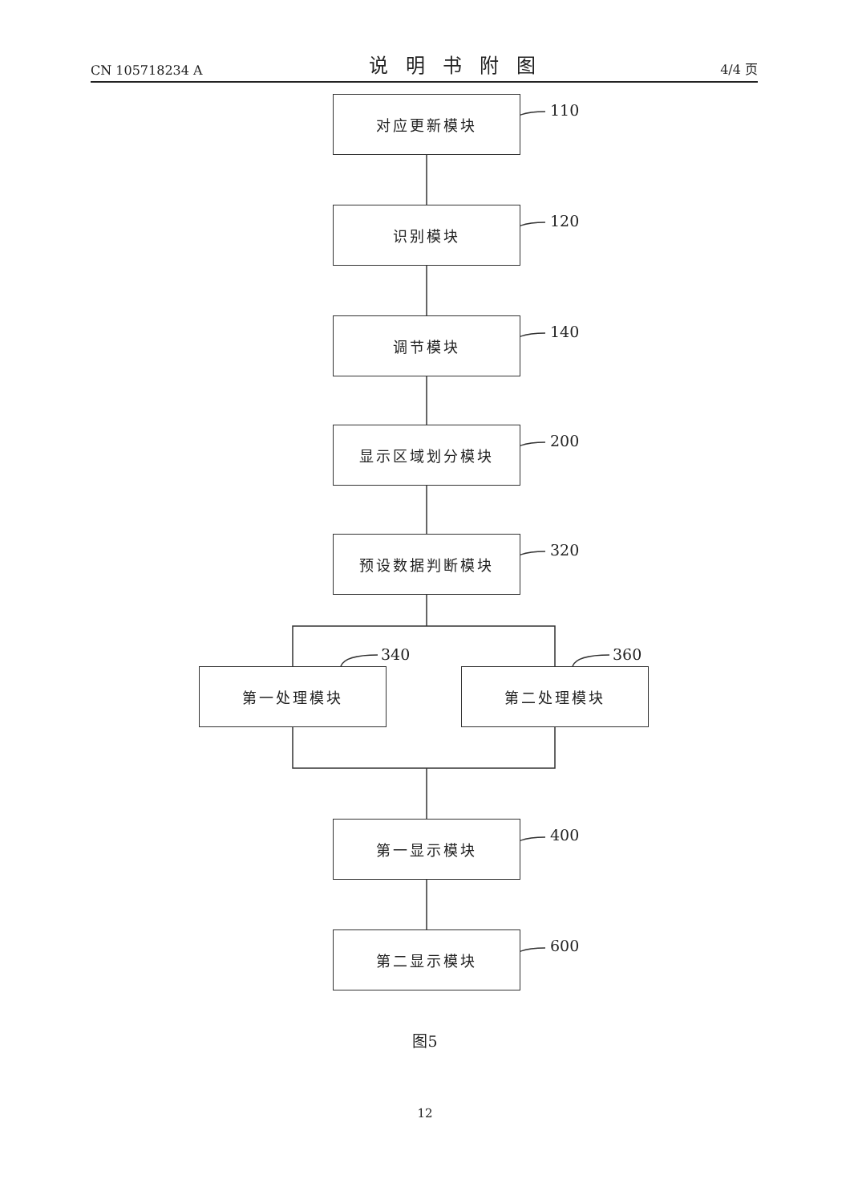CN 105718234 A 说明书附图 4/4 页
对应更新模块 110
识别模块 120
调节模块 140
显示区域划分模块 200
预设数据判断模块 320
340 360
第一处理模块 第二处理模块
第一显示模块 400
第二显示模块 600
图5
12